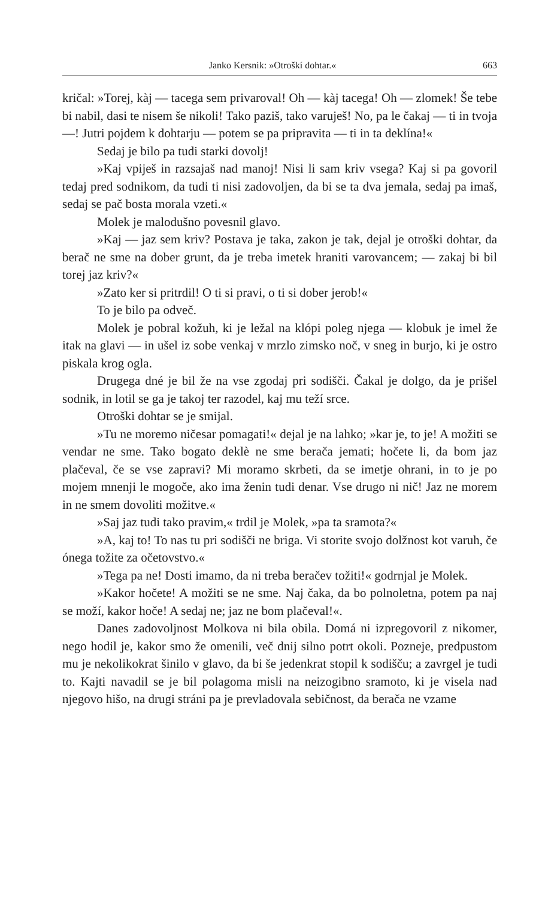Janko Kersnik: »Otroškí dohtar.« 663
kričal: »Torej, kàj — tacega sem privaroval! Oh — kàj tacega! Oh — zlomek! Še tebe bi nabil, dasi te nisem še nikoli! Tako paziš, tako varuješ! No, pa le čakaj — ti in tvoja —! Jutri pojdem k dohtarju — potem se pa pripravita — ti in ta deklína!«
Sedaj je bilo pa tudi starki dovolj!
»Kaj vpiješ in razsajaš nad manoj! Nisi li sam kriv vsega? Kaj si pa govoril tedaj pred sodnikom, da tudi ti nisi zadovoljen, da bi se ta dva jemala, sedaj pa imaš, sedaj se pač bosta morala vzeti.«
Molek je malodušno povesnil glavo.
»Kaj — jaz sem kriv? Postava je taka, zakon je tak, dejal je otroški dohtar, da berač ne sme na dober grunt, da je treba imetek hraniti varovancem; — zakaj bi bil torej jaz kriv?«
»Zato ker si pritrdil! O ti si pravi, o ti si dober jerob!«
To je bilo pa odveč.
Molek je pobral kožuh, ki je ležal na klópi poleg njega — klobuk je imel že itak na glavi — in ušel iz sobe venkaj v mrzlo zimsko noč, v sneg in burjo, ki je ostro piskala krog ogla.
Drugega dné je bil že na vse zgodaj pri sodišči. Čakal je dolgo, da je prišel sodnik, in lotil se ga je takoj ter razodel, kaj mu teží srce.
Otroški dohtar se je smijal.
»Tu ne moremo ničesar pomagati!« dejal je na lahko; »kar je, to je! A možiti se vendar ne sme. Tako bogato deklè ne sme berača jemati; hočete li, da bom jaz plačeval, če se vse zapravi? Mi moramo skrbeti, da se imetje ohrani, in to je po mojem mnenji le mogoče, ako ima ženin tudi denar. Vse drugo ni nič! Jaz ne morem in ne smem dovoliti možitve.«
»Saj jaz tudi tako pravim,« trdil je Molek, »pa ta sramota?«
»A, kaj to! To nas tu pri sodišči ne briga. Vi storite svojo dolžnost kot varuh, če ónega tožite za očetovstvo.«
»Tega pa ne! Dosti imamo, da ni treba beračev tožiti!« godrnjal je Molek.
»Kakor hočete! A možiti se ne sme. Naj čaka, da bo polnoletna, potem pa naj se moží, kakor hoče! A sedaj ne; jaz ne bom plačeval!«.
Danes zadovoljnost Molkova ni bila obila. Domá ni izpregovoril z nikomer, nego hodil je, kakor smo že omenili, več dnij silno potrt okoli. Pozneje, predpustom mu je nekolikokrat šinilo v glavo, da bi še jedenkrat stopil k sodišču; a zavrgel je tudi to. Kajti navadil se je bil polagoma misli na neizogibno sramoto, ki je visela nad njegovo hišo, na drugi stráni pa je prevladovala sebičnost, da berača ne vzame